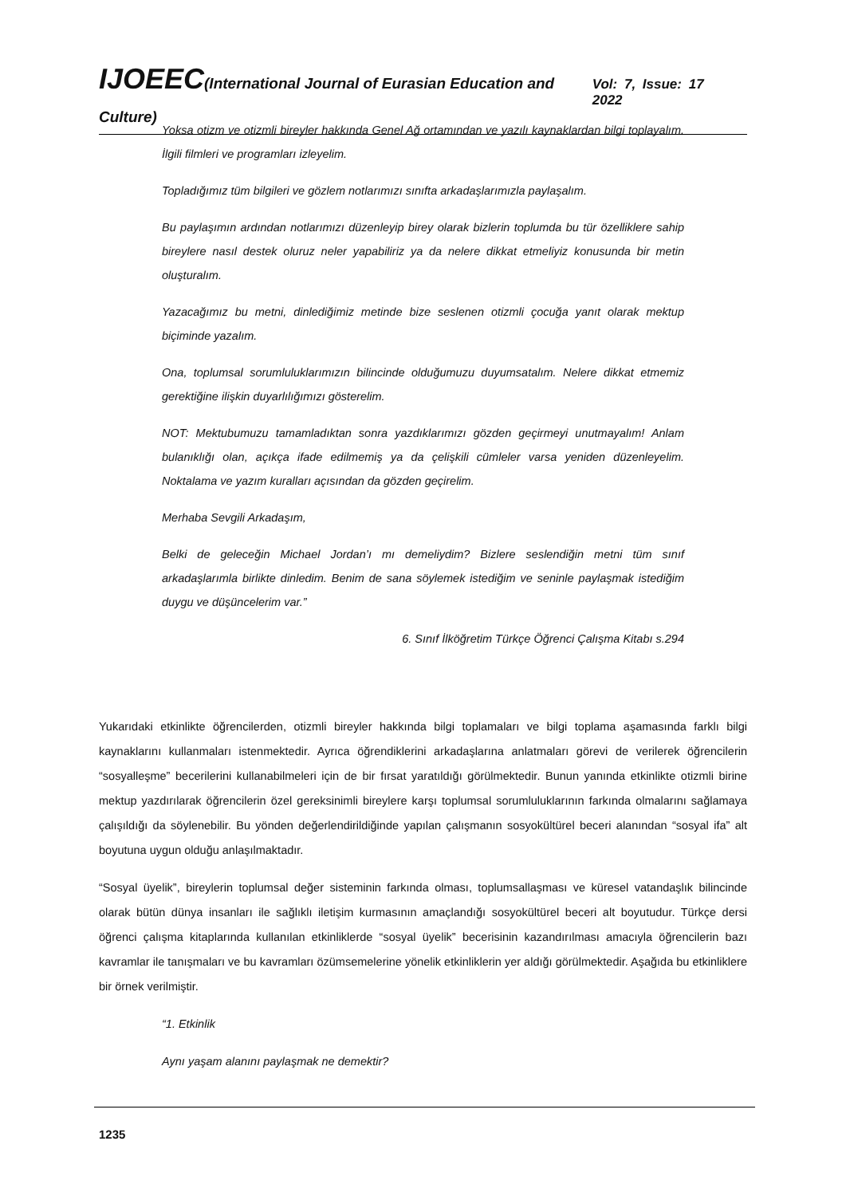IJOEEC(International Journal of Eurasian Education and Culture) Vol: 7, Issue: 17 2022
Yoksa otizm ve otizmli bireyler hakkında Genel Ağ ortamından ve yazılı kaynaklardan bilgi toplayalım. İlgili filmleri ve programları izleyelim.
Topladığımız tüm bilgileri ve gözlem notlarımızı sınıfta arkadaşlarımızla paylaşalım.
Bu paylaşımın ardından notlarımızı düzenleyip birey olarak bizlerin toplumda bu tür özelliklere sahip bireylere nasıl destek oluruz neler yapabiliriz ya da nelere dikkat etmeliyiz konusunda bir metin oluşturalım.
Yazacağımız bu metni, dinlediğimiz metinde bize seslenen otizmli çocuğa yanıt olarak mektup biçiminde yazalım.
Ona, toplumsal sorumluluklarımızın bilincinde olduğumuzu duyumsatalım. Nelere dikkat etmemiz gerektiğine ilişkin duyarlılığımızı gösterelim.
NOT: Mektubumuzu tamamladıktan sonra yazdıklarımızı gözden geçirmeyi unutmayalım! Anlam bulanıklığı olan, açıkça ifade edilmemiş ya da çelişkili cümleler varsa yeniden düzenleyelim. Noktalama ve yazım kuralları açısından da gözden geçirelim.
Merhaba Sevgili Arkadaşım,
Belki de geleceğin Michael Jordan’ı mı demeliydim? Bizlere seslendiğin metni tüm sınıf arkadaşlarımla birlikte dinledim. Benim de sana söylemek istediğim ve seninle paylaşmak istediğim duygu ve düşüncelerim var.”
6. Sınıf İlköğretim Türkçe Öğrenci Çalışma Kitabı s.294
Yukarıdaki etkinlikte öğrencilerden, otizmli bireyler hakkında bilgi toplamaları ve bilgi toplama aşamasında farklı bilgi kaynaklarını kullanmaları istenmektedir. Ayrıca öğrendiklerini arkadaşlarına anlatmaları görevi de verilerek öğrencilerin “sosyalleşme” becerilerini kullanabilmeleri için de bir fırsat yaratıldığı görülmektedir. Bunun yanında etkinlikte otizmli birine mektup yazdırılarak öğrencilerin özel gereksinimli bireylere karşı toplumsal sorumluluklarının farkında olmalarını sağlamaya çalışıldığı da söylenebilir. Bu yönden değerlendirildiğinde yapılan çalışmanın sosyokültürel beceri alanından “sosyal ifa” alt boyutuna uygun olduğu anlaşılmaktadır.
“Sosyal üyelik”, bireylerin toplumsal değer sisteminin farkında olması, toplumsallaşması ve küresel vatandaşlık bilincinde olarak bütün dünya insanları ile sağlıklı iletişim kurmasının amaçlandığı sosyokültürel beceri alt boyutudur. Türkçe dersi öğrenci çalışma kitaplarında kullanılan etkinliklerde “sosyal üyelik” becerisinin kazandırılması amacıyla öğrencilerin bazı kavramlar ile tanışmaları ve bu kavramları özümsemelerine yönelik etkinliklerin yer aldığı görülmektedir. Aşağıda bu etkinliklere bir örnek verilmiştir.
“1. Etkinlik
Aynı yaşam alanını paylaşmak ne demektir?
1235